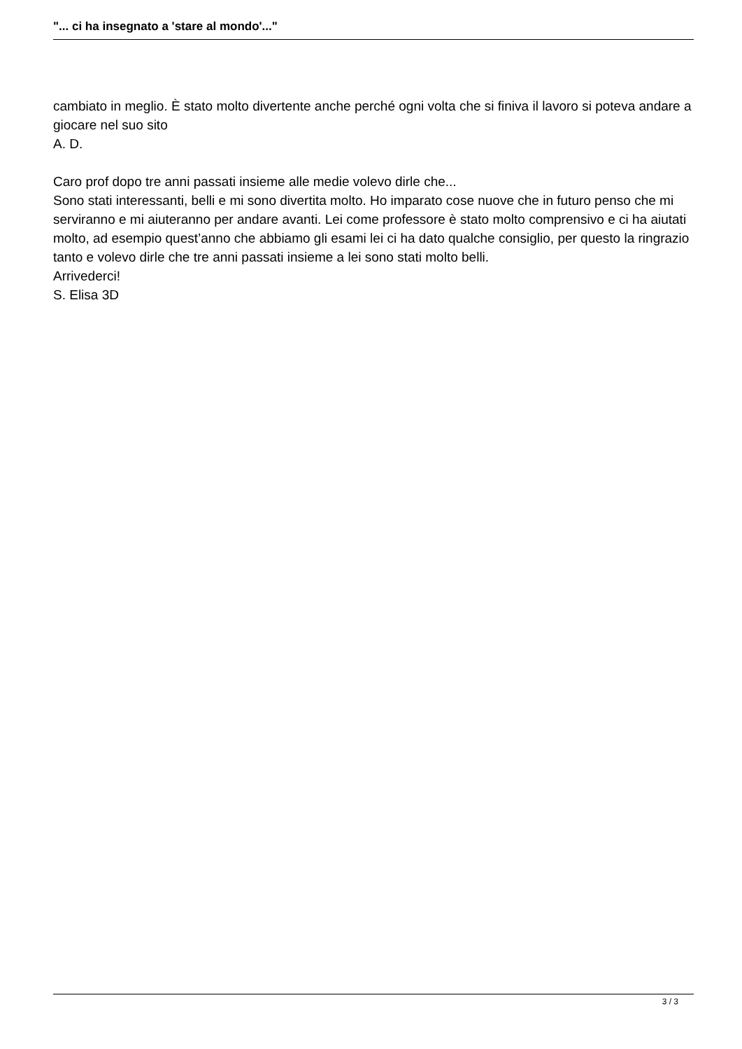"... ci ha insegnato a 'stare al mondo'..."
cambiato in meglio. È stato molto divertente anche perché ogni volta che si finiva il lavoro si poteva andare a giocare nel suo sito
A. D.
Caro prof dopo tre anni passati insieme alle medie volevo dirle che...
Sono stati interessanti, belli e mi sono divertita molto. Ho imparato cose nuove che in futuro penso che mi serviranno e mi aiuteranno per andare avanti. Lei come professore è stato molto comprensivo e ci ha aiutati molto, ad esempio quest’anno che abbiamo gli esami lei ci ha dato qualche consiglio, per questo la ringrazio tanto e volevo dirle che tre anni passati insieme a lei sono stati molto belli.
Arrivederci!
S. Elisa 3D
3 / 3